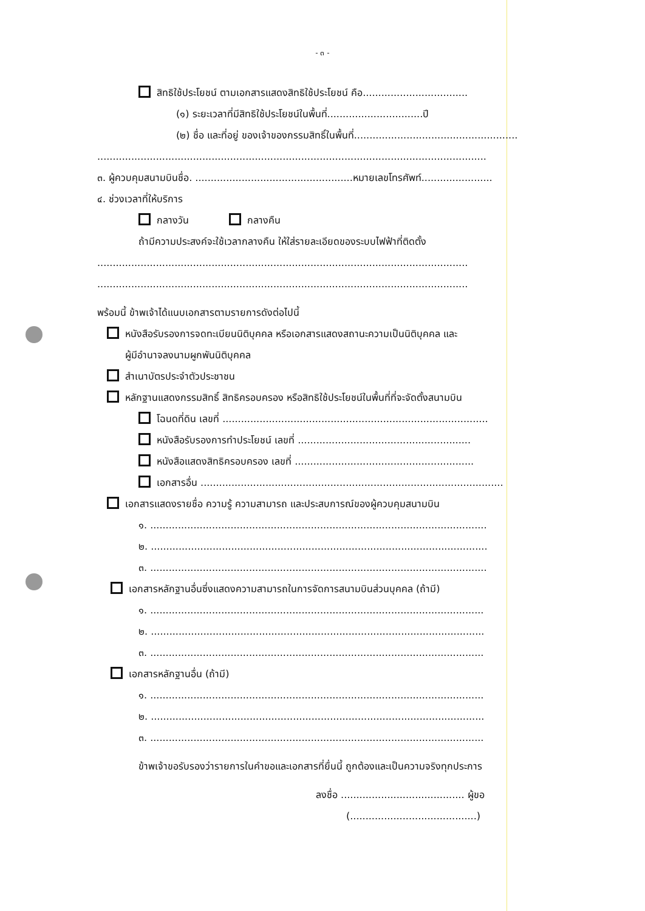- ๓ -
สิทธิใช้ประโยชน์ ตามเอกสารแสดงสิทธิใช้ประโยชน์ คือ..................................
(๑) ระยะเวลาที่มีสิทธิใช้ประโยชน์ในพื้นที่...............................ปี
(๒) ชื่อ และที่อยู่ ของเจ้าของกรรมสิทธิ์ในพื้นที่.....................................................
..............................................................................................................................
๓. ผู้ควบคุมสนามบินชื่อ. ...................................................หมายเลขโทรศัพท์.......................
๔. ช่วงเวลาที่ให้บริการ
กลางวัน กลางคืน
ถ้ามีความประสงค์จะใช้เวลากลางคืน ให้ใส่รายละเอียดของระบบไฟฟ้าที่ติดตั้ง
........................................................................................................................
........................................................................................................................
พร้อมนี้ ข้าพเจ้าได้แนบเอกสารตามรายการดังต่อไปนี้
หนังสือรับรองการจดทะเบียนนิติบุคคล หรือเอกสารแสดงสถานะความเป็นนิติบุคคล และ
ผู้มีอำนาจลงนามผูกพันนิติบุคคล
สำเนาบัตรประจำตัวประชาชน
หลักฐานแสดงกรรมสิทธิ์ สิทธิครอบครอง หรือสิทธิใช้ประโยชน์ในพื้นที่ที่จะจัดตั้งสนามบิน
โฉนดที่ดิน เลขที่ ......................................................................................
หนังสือรับรองการทำประโยชน์ เลขที่ ........................................................
หนังสือแสดงสิทธิครอบครอง เลขที่ ..........................................................
เอกสารอื่น ..................................................................................................
เอกสารแสดงรายชื่อ ความรู้ ความสามารถ และประสบการณ์ของผู้ควบคุมสนามบิน
๑. .............................................................................................................
๒. .............................................................................................................
๓. .............................................................................................................
เอกสารหลักฐานอื่นซึ่งแสดงความสามารถในการจัดการสนามบินส่วนบุคคล (ถ้ามี)
๑. ............................................................................................................
๒. ............................................................................................................
๓. ............................................................................................................
เอกสารหลักฐานอื่น (ถ้ามี)
๑. ............................................................................................................
๒. ............................................................................................................
๓. ............................................................................................................
ข้าพเจ้าขอรับรองว่ารายการในคำขอและเอกสารที่ยื่นนี้ ถูกต้องและเป็นความจริงทุกประการ
ลงชื่อ ........................................ ผู้ขอ
(.........................................)